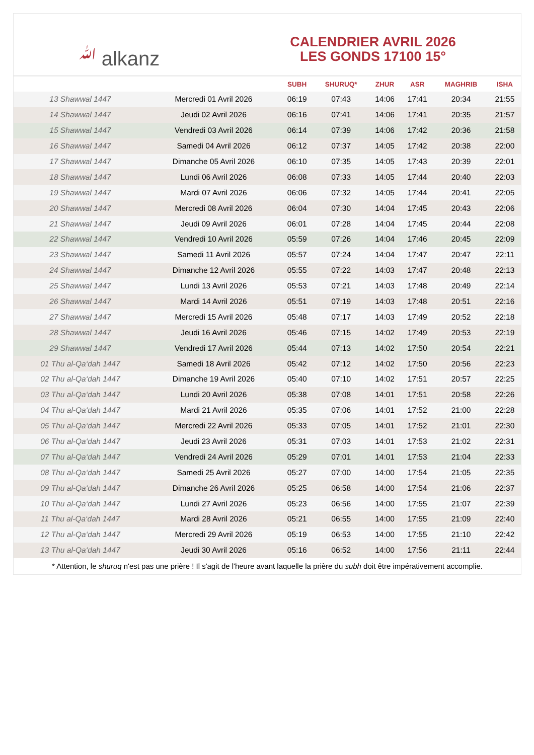ﷲ alkanz
CALENDRIER AVRIL 2026
LES GONDS 17100 15°
| | | SUBH | SHURUQ* | ZHUR | ASR | MAGHRIB | ISHA |
| --- | --- | --- | --- | --- | --- | --- | --- |
| 13 Shawwal 1447 | Mercredi 01 Avril 2026 | 06:19 | 07:43 | 14:06 | 17:41 | 20:34 | 21:55 |
| 14 Shawwal 1447 | Jeudi 02 Avril 2026 | 06:16 | 07:41 | 14:06 | 17:41 | 20:35 | 21:57 |
| 15 Shawwal 1447 | Vendredi 03 Avril 2026 | 06:14 | 07:39 | 14:06 | 17:42 | 20:36 | 21:58 |
| 16 Shawwal 1447 | Samedi 04 Avril 2026 | 06:12 | 07:37 | 14:05 | 17:42 | 20:38 | 22:00 |
| 17 Shawwal 1447 | Dimanche 05 Avril 2026 | 06:10 | 07:35 | 14:05 | 17:43 | 20:39 | 22:01 |
| 18 Shawwal 1447 | Lundi 06 Avril 2026 | 06:08 | 07:33 | 14:05 | 17:44 | 20:40 | 22:03 |
| 19 Shawwal 1447 | Mardi 07 Avril 2026 | 06:06 | 07:32 | 14:05 | 17:44 | 20:41 | 22:05 |
| 20 Shawwal 1447 | Mercredi 08 Avril 2026 | 06:04 | 07:30 | 14:04 | 17:45 | 20:43 | 22:06 |
| 21 Shawwal 1447 | Jeudi 09 Avril 2026 | 06:01 | 07:28 | 14:04 | 17:45 | 20:44 | 22:08 |
| 22 Shawwal 1447 | Vendredi 10 Avril 2026 | 05:59 | 07:26 | 14:04 | 17:46 | 20:45 | 22:09 |
| 23 Shawwal 1447 | Samedi 11 Avril 2026 | 05:57 | 07:24 | 14:04 | 17:47 | 20:47 | 22:11 |
| 24 Shawwal 1447 | Dimanche 12 Avril 2026 | 05:55 | 07:22 | 14:03 | 17:47 | 20:48 | 22:13 |
| 25 Shawwal 1447 | Lundi 13 Avril 2026 | 05:53 | 07:21 | 14:03 | 17:48 | 20:49 | 22:14 |
| 26 Shawwal 1447 | Mardi 14 Avril 2026 | 05:51 | 07:19 | 14:03 | 17:48 | 20:51 | 22:16 |
| 27 Shawwal 1447 | Mercredi 15 Avril 2026 | 05:48 | 07:17 | 14:03 | 17:49 | 20:52 | 22:18 |
| 28 Shawwal 1447 | Jeudi 16 Avril 2026 | 05:46 | 07:15 | 14:02 | 17:49 | 20:53 | 22:19 |
| 29 Shawwal 1447 | Vendredi 17 Avril 2026 | 05:44 | 07:13 | 14:02 | 17:50 | 20:54 | 22:21 |
| 01 Thu al-Qa‘dah 1447 | Samedi 18 Avril 2026 | 05:42 | 07:12 | 14:02 | 17:50 | 20:56 | 22:23 |
| 02 Thu al-Qa‘dah 1447 | Dimanche 19 Avril 2026 | 05:40 | 07:10 | 14:02 | 17:51 | 20:57 | 22:25 |
| 03 Thu al-Qa‘dah 1447 | Lundi 20 Avril 2026 | 05:38 | 07:08 | 14:01 | 17:51 | 20:58 | 22:26 |
| 04 Thu al-Qa‘dah 1447 | Mardi 21 Avril 2026 | 05:35 | 07:06 | 14:01 | 17:52 | 21:00 | 22:28 |
| 05 Thu al-Qa‘dah 1447 | Mercredi 22 Avril 2026 | 05:33 | 07:05 | 14:01 | 17:52 | 21:01 | 22:30 |
| 06 Thu al-Qa‘dah 1447 | Jeudi 23 Avril 2026 | 05:31 | 07:03 | 14:01 | 17:53 | 21:02 | 22:31 |
| 07 Thu al-Qa‘dah 1447 | Vendredi 24 Avril 2026 | 05:29 | 07:01 | 14:01 | 17:53 | 21:04 | 22:33 |
| 08 Thu al-Qa‘dah 1447 | Samedi 25 Avril 2026 | 05:27 | 07:00 | 14:00 | 17:54 | 21:05 | 22:35 |
| 09 Thu al-Qa‘dah 1447 | Dimanche 26 Avril 2026 | 05:25 | 06:58 | 14:00 | 17:54 | 21:06 | 22:37 |
| 10 Thu al-Qa‘dah 1447 | Lundi 27 Avril 2026 | 05:23 | 06:56 | 14:00 | 17:55 | 21:07 | 22:39 |
| 11 Thu al-Qa‘dah 1447 | Mardi 28 Avril 2026 | 05:21 | 06:55 | 14:00 | 17:55 | 21:09 | 22:40 |
| 12 Thu al-Qa‘dah 1447 | Mercredi 29 Avril 2026 | 05:19 | 06:53 | 14:00 | 17:55 | 21:10 | 22:42 |
| 13 Thu al-Qa‘dah 1447 | Jeudi 30 Avril 2026 | 05:16 | 06:52 | 14:00 | 17:56 | 21:11 | 22:44 |
* Attention, le shuruq n'est pas une prière ! Il s'agit de l'heure avant laquelle la prière du subh doit être impérativement accomplie.